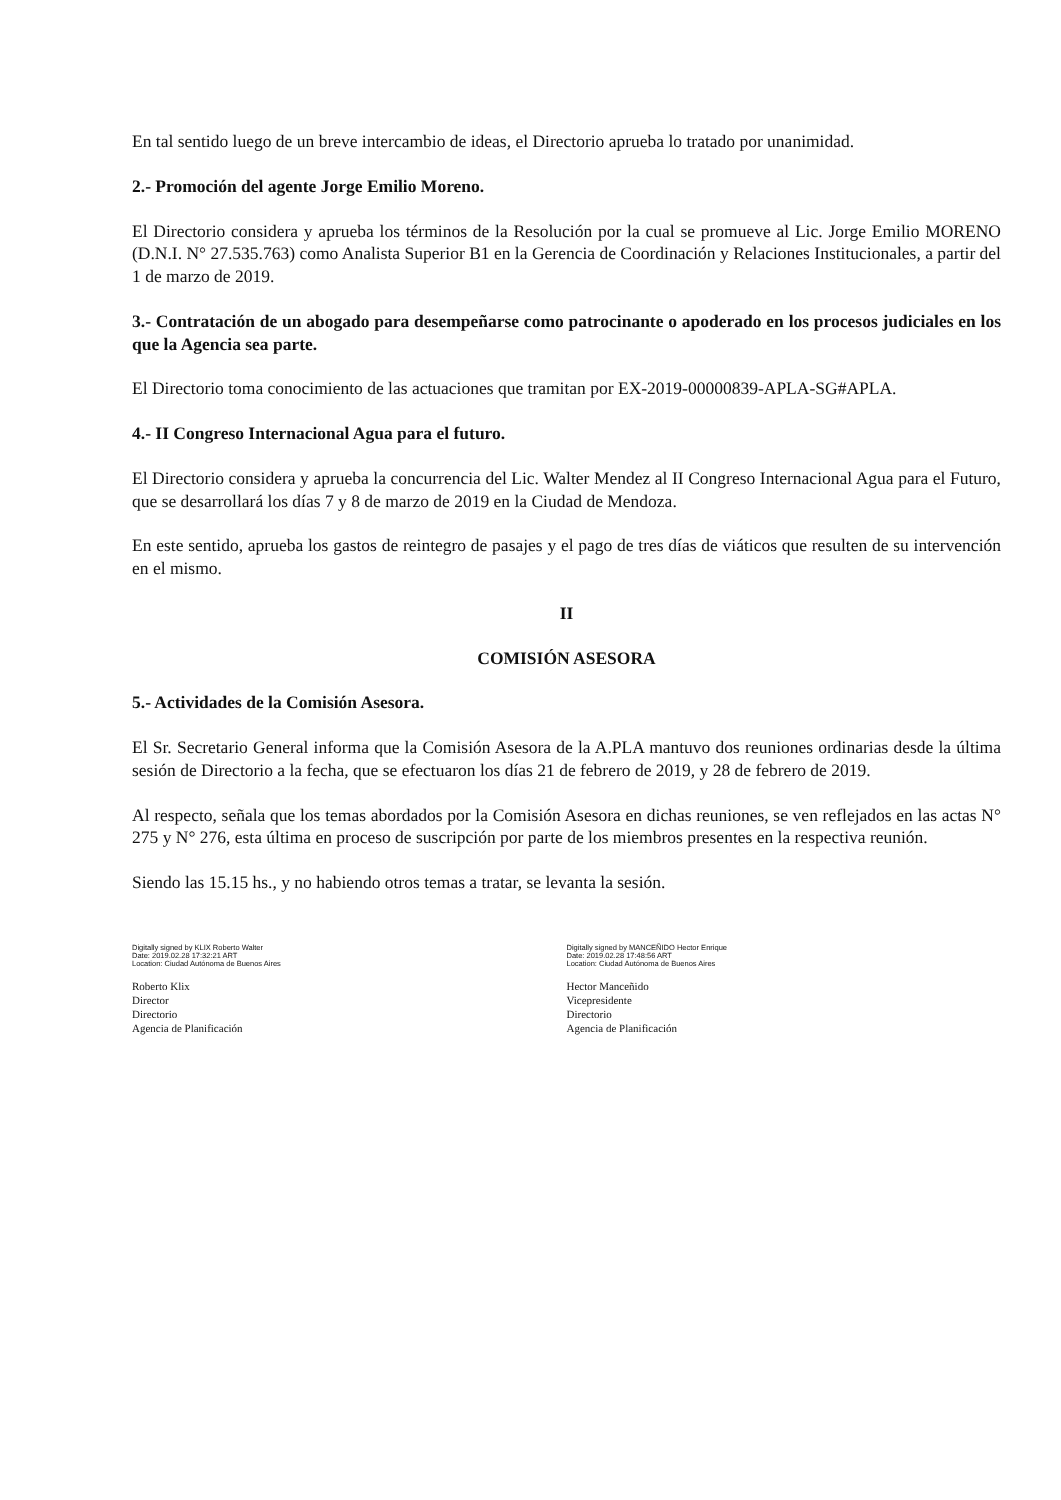En tal sentido luego de un breve intercambio de ideas, el Directorio aprueba lo tratado por unanimidad.
2.- Promoción del agente Jorge Emilio Moreno.
El Directorio considera y aprueba los términos de la Resolución por la cual se promueve al Lic. Jorge Emilio MORENO (D.N.I. N° 27.535.763) como Analista Superior B1 en la Gerencia de Coordinación y Relaciones Institucionales, a partir del 1 de marzo de 2019.
3.- Contratación de un abogado para desempeñarse como patrocinante o apoderado en los procesos judiciales en los que la Agencia sea parte.
El Directorio toma conocimiento de las actuaciones que tramitan por EX-2019-00000839-APLA-SG#APLA.
4.- II Congreso Internacional Agua para el futuro.
El Directorio considera y aprueba la concurrencia del Lic. Walter Mendez al II Congreso Internacional Agua para el Futuro, que se desarrollará los días 7 y 8 de marzo de 2019 en la Ciudad de Mendoza.
En este sentido, aprueba los gastos de reintegro de pasajes y el pago de tres días de viáticos que resulten de su intervención en el mismo.
II
COMISIÓN ASESORA
5.- Actividades de la Comisión Asesora.
El Sr. Secretario General informa que la Comisión Asesora de la A.PLA mantuvo dos reuniones ordinarias desde la última sesión de Directorio a la fecha, que se efectuaron los días 21 de febrero de 2019, y 28 de febrero de 2019.
Al respecto, señala que los temas abordados por la Comisión Asesora en dichas reuniones, se ven reflejados en las actas N° 275 y N° 276, esta última en proceso de suscripción por parte de los miembros presentes en la respectiva reunión.
Siendo las 15.15 hs., y no habiendo otros temas a tratar, se levanta la sesión.
Digitally signed by KLIX Roberto Walter
Date: 2019.02.28 17:32:21 ART
Location: Ciudad Autónoma de Buenos Aires
Roberto Klix
Director
Directorio
Agencia de Planificación
Digitally signed by MANCEÑIDO Hector Enrique
Date: 2019.02.28 17:48:56 ART
Location: Ciudad Autónoma de Buenos Aires
Hector Manceñido
Vicepresidente
Directorio
Agencia de Planificación